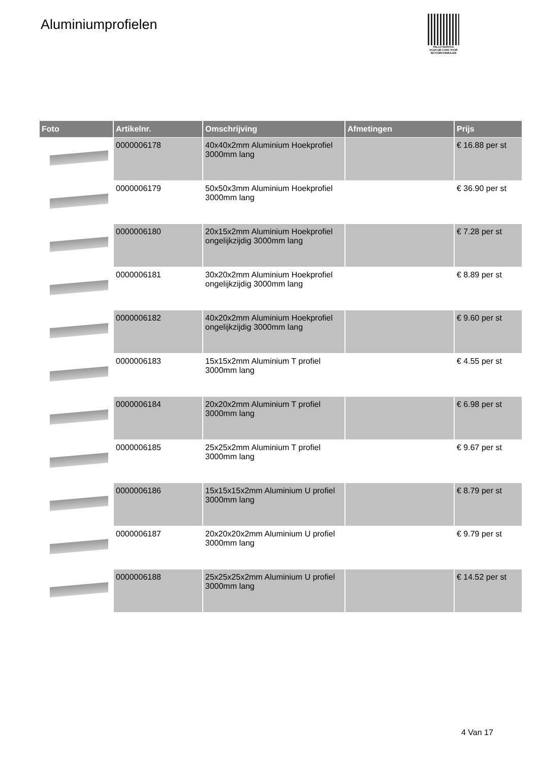Aluminiumprofielen
PALLETSERVICE
SCAN QR-CODE VOOR RETOURFORMULIER
| Foto | Artikelnr. | Omschrijving | Afmetingen | Prijs |
| --- | --- | --- | --- | --- |
| | 0000006178 | 40x40x2mm Aluminium Hoekprofiel 3000mm lang | | € 16.88 per st |
| | 0000006179 | 50x50x3mm Aluminium Hoekprofiel 3000mm lang | | € 36.90 per st |
| | 0000006180 | 20x15x2mm Aluminium Hoekprofiel ongelijkzijdig 3000mm lang | | € 7.28 per st |
| | 0000006181 | 30x20x2mm Aluminium Hoekprofiel ongelijkzijdig 3000mm lang | | € 8.89 per st |
| | 0000006182 | 40x20x2mm Aluminium Hoekprofiel ongelijkzijdig 3000mm lang | | € 9.60 per st |
| | 0000006183 | 15x15x2mm Aluminium T profiel 3000mm lang | | € 4.55 per st |
| | 0000006184 | 20x20x2mm Aluminium T profiel 3000mm lang | | € 6.98 per st |
| | 0000006185 | 25x25x2mm Aluminium T profiel 3000mm lang | | € 9.67 per st |
| | 0000006186 | 15x15x15x2mm Aluminium U profiel 3000mm lang | | € 8.79 per st |
| | 0000006187 | 20x20x20x2mm Aluminium U profiel 3000mm lang | | € 9.79 per st |
| | 0000006188 | 25x25x25x2mm Aluminium U profiel 3000mm lang | | € 14.52 per st |
4 Van 17